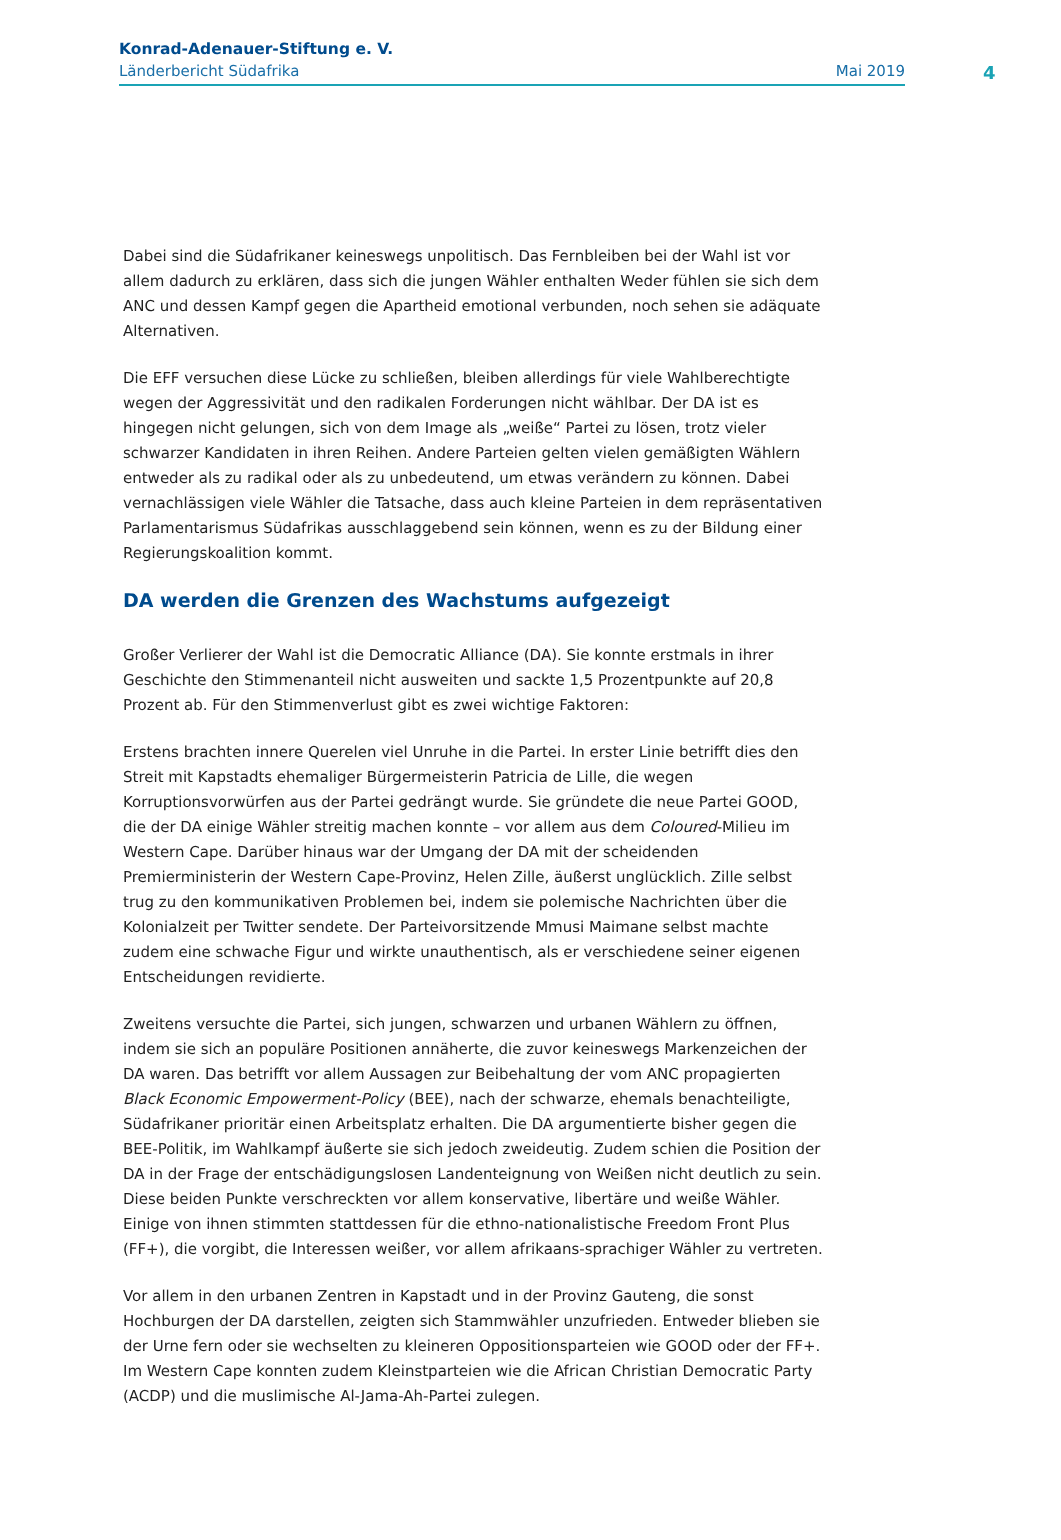Konrad-Adenauer-Stiftung e. V.
Länderbericht Südafrika Mai 2019
4
Dabei sind die Südafrikaner keineswegs unpolitisch. Das Fernbleiben bei der Wahl ist vor allem dadurch zu erklären, dass sich die jungen Wähler enthalten Weder fühlen sie sich dem ANC und dessen Kampf gegen die Apartheid emotional verbunden, noch sehen sie adäquate Alternativen.
Die EFF versuchen diese Lücke zu schließen, bleiben allerdings für viele Wahlberechtigte wegen der Aggressivität und den radikalen Forderungen nicht wählbar. Der DA ist es hingegen nicht gelungen, sich von dem Image als „weiße“ Partei zu lösen, trotz vieler schwarzer Kandidaten in ihren Reihen. Andere Parteien gelten vielen gemäßigten Wählern entweder als zu radikal oder als zu unbedeutend, um etwas verändern zu können. Dabei vernachlässigen viele Wähler die Tatsache, dass auch kleine Parteien in dem repräsentativen Parlamentarismus Südafrikas ausschlaggebend sein können, wenn es zu der Bildung einer Regierungskoalition kommt.
DA werden die Grenzen des Wachstums aufgezeigt
Großer Verlierer der Wahl ist die Democratic Alliance (DA). Sie konnte erstmals in ihrer Geschichte den Stimmenanteil nicht ausweiten und sackte 1,5 Prozentpunkte auf 20,8 Prozent ab. Für den Stimmenverlust gibt es zwei wichtige Faktoren:
Erstens brachten innere Querelen viel Unruhe in die Partei. In erster Linie betrifft dies den Streit mit Kapstadts ehemaliger Bürgermeisterin Patricia de Lille, die wegen Korruptionsvorwürfen aus der Partei gedrängt wurde. Sie gründete die neue Partei GOOD, die der DA einige Wähler streitig machen konnte – vor allem aus dem Coloured-Milieu im Western Cape. Darüber hinaus war der Umgang der DA mit der scheidenden Premierministerin der Western Cape-Provinz, Helen Zille, äußerst unglücklich. Zille selbst trug zu den kommunikativen Problemen bei, indem sie polemische Nachrichten über die Kolonialzeit per Twitter sendete. Der Parteivorsitzende Mmusi Maimane selbst machte zudem eine schwache Figur und wirkte unauthentisch, als er verschiedene seiner eigenen Entscheidungen revidierte.
Zweitens versuchte die Partei, sich jungen, schwarzen und urbanen Wählern zu öffnen, indem sie sich an populäre Positionen annäherte, die zuvor keineswegs Markenzeichen der DA waren. Das betrifft vor allem Aussagen zur Beibehaltung der vom ANC propagierten Black Economic Empowerment-Policy (BEE), nach der schwarze, ehemals benachteiligte, Südafrikaner prioritär einen Arbeitsplatz erhalten. Die DA argumentierte bisher gegen die BEE-Politik, im Wahlkampf äußerte sie sich jedoch zweideutig. Zudem schien die Position der DA in der Frage der entschädigungslosen Landenteignung von Weißen nicht deutlich zu sein. Diese beiden Punkte verschreckten vor allem konservative, libertäre und weiße Wähler. Einige von ihnen stimmten stattdessen für die ethno-nationalistische Freedom Front Plus (FF+), die vorgibt, die Interessen weißer, vor allem afrikaans-sprachiger Wähler zu vertreten.
Vor allem in den urbanen Zentren in Kapstadt und in der Provinz Gauteng, die sonst Hochburgen der DA darstellen, zeigten sich Stammwähler unzufrieden. Entweder blieben sie der Urne fern oder sie wechselten zu kleineren Oppositionsparteien wie GOOD oder der FF+. Im Western Cape konnten zudem Kleinstparteien wie die African Christian Democratic Party (ACDP) und die muslimische Al-Jama-Ah-Partei zulegen.